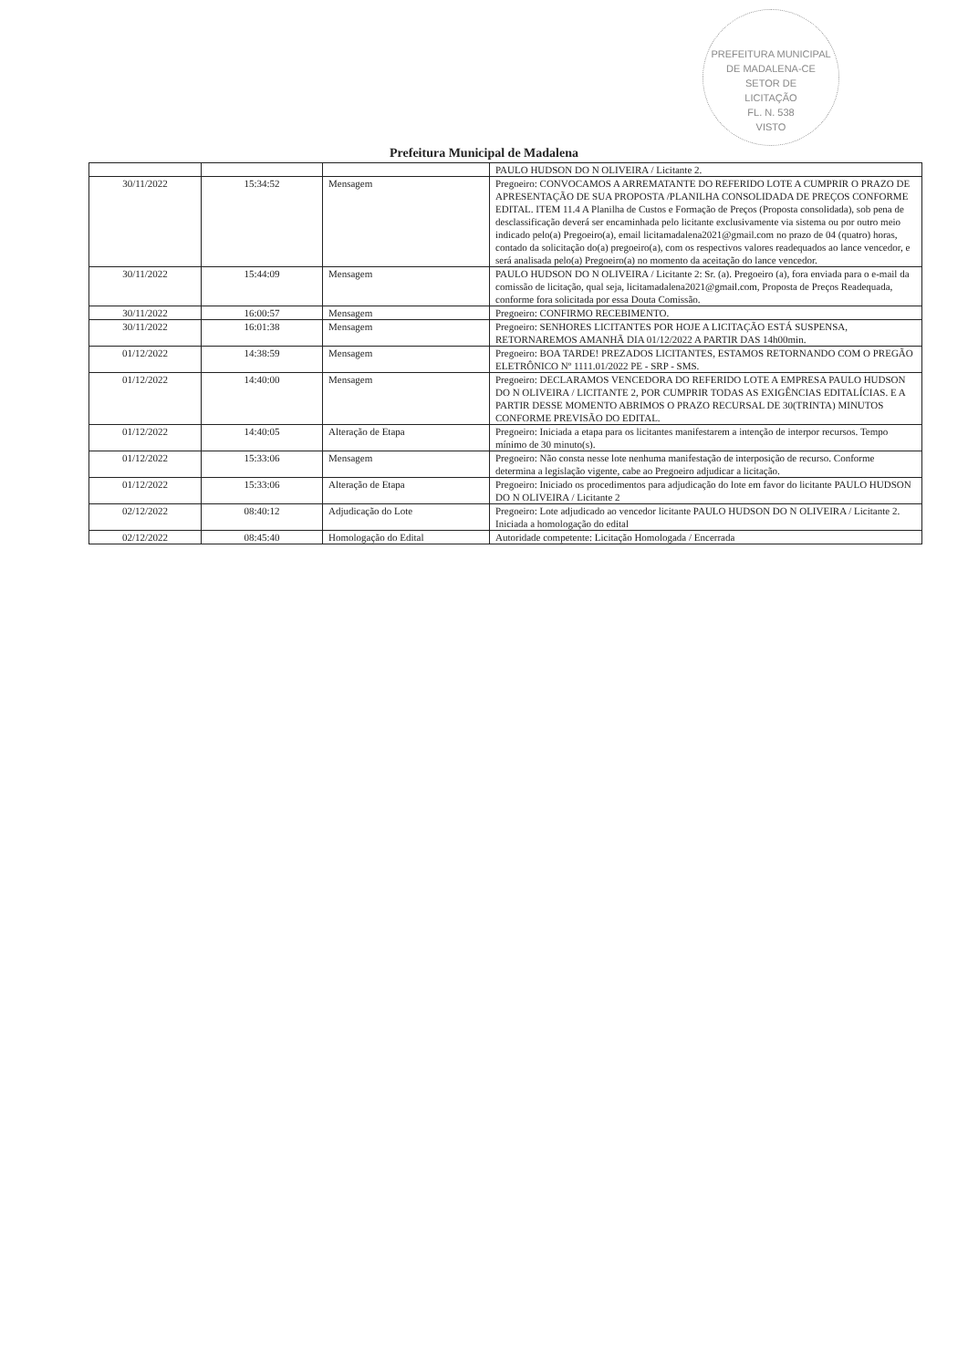PREFEITURA MUNICIPAL DE MADALENA-CE
SETOR DE
LICITAÇÃO
FL. N. 538
VISTO
Prefeitura Municipal de Madalena
| | | | PAULO HUDSON DO N OLIVEIRA / Licitante 2. |
| 30/11/2022 | 15:34:52 | Mensagem | Pregoeiro: CONVOCAMOS A ARREMATANTE DO REFERIDO LOTE A CUMPRIR O PRAZO DE APRESENTAÇÃO DE SUA PROPOSTA /PLANILHA CONSOLIDADA DE PREÇOS CONFORME EDITAL. ITEM 11.4 A Planilha de Custos e Formação de Preços (Proposta consolidada), sob pena de desclassificação deverá ser encaminhada pelo licitante exclusivamente via sistema ou por outro meio indicado pelo(a) Pregoeiro(a), email licitamadalena2021@gmail.com no prazo de 04 (quatro) horas, contado da solicitação do(a) pregoeiro(a), com os respectivos valores readequados ao lance vencedor, e será analisada pelo(a) Pregoeiro(a) no momento da aceitação do lance vencedor. |
| 30/11/2022 | 15:44:09 | Mensagem | PAULO HUDSON DO N OLIVEIRA / Licitante 2: Sr. (a). Pregoeiro (a), fora enviada para o e-mail da comissão de licitação, qual seja, licitamadalena2021@gmail.com, Proposta de Preços Readequada, conforme fora solicitada por essa Douta Comissão. |
| 30/11/2022 | 16:00:57 | Mensagem | Pregoeiro: CONFIRMO RECEBIMENTO. |
| 30/11/2022 | 16:01:38 | Mensagem | Pregoeiro: SENHORES LICITANTES POR HOJE A LICITAÇÃO ESTÁ SUSPENSA, RETORNAREMOS AMANHÃ DIA 01/12/2022 A PARTIR DAS 14h00min. |
| 01/12/2022 | 14:38:59 | Mensagem | Pregoeiro: BOA TARDE! PREZADOS LICITANTES, ESTAMOS RETORNANDO COM O PREGÃO ELETRÔNICO Nº 1111.01/2022 PE - SRP - SMS. |
| 01/12/2022 | 14:40:00 | Mensagem | Pregoeiro: DECLARAMOS VENCEDORA DO REFERIDO LOTE A EMPRESA PAULO HUDSON DO N OLIVEIRA / LICITANTE 2, POR CUMPRIR TODAS AS EXIGÊNCIAS EDITALÍCIAS. E A PARTIR DESSE MOMENTO ABRIMOS O PRAZO RECURSAL DE 30(TRINTA) MINUTOS CONFORME PREVISÃO DO EDITAL. |
| 01/12/2022 | 14:40:05 | Alteração de Etapa | Pregoeiro: Iniciada a etapa para os licitantes manifestarem a intenção de interpor recursos. Tempo mínimo de 30 minuto(s). |
| 01/12/2022 | 15:33:06 | Mensagem | Pregoeiro: Não consta nesse lote nenhuma manifestação de interposição de recurso. Conforme determina a legislação vigente, cabe ao Pregoeiro adjudicar a licitação. |
| 01/12/2022 | 15:33:06 | Alteração de Etapa | Pregoeiro: Iniciado os procedimentos para adjudicação do lote em favor do licitante PAULO HUDSON DO N OLIVEIRA / Licitante 2 |
| 02/12/2022 | 08:40:12 | Adjudicação do Lote | Pregoeiro: Lote adjudicado ao vencedor licitante PAULO HUDSON DO N OLIVEIRA / Licitante 2. Iniciada a homologação do edital |
| 02/12/2022 | 08:45:40 | Homologação do Edital | Autoridade competente: Licitação Homologada / Encerrada |